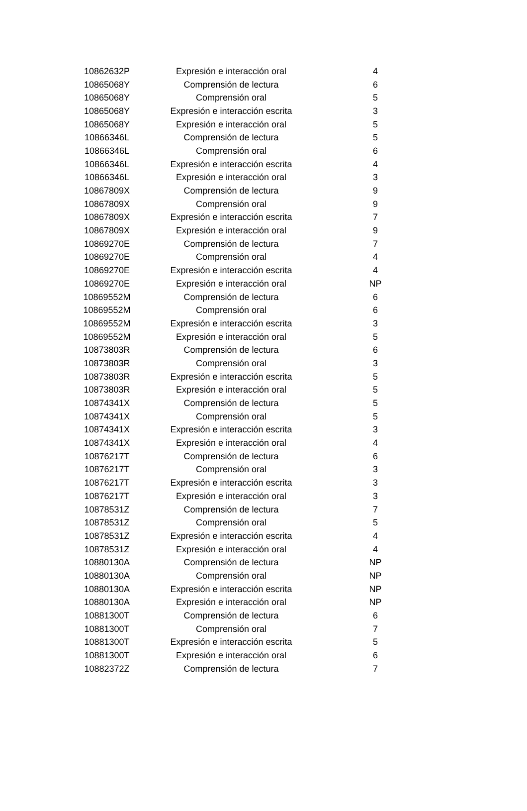| 10862632P | Expresión e interacción oral | 4 |
| 10865068Y | Comprensión de lectura | 6 |
| 10865068Y | Comprensión oral | 5 |
| 10865068Y | Expresión e interacción escrita | 3 |
| 10865068Y | Expresión e interacción oral | 5 |
| 10866346L | Comprensión de lectura | 5 |
| 10866346L | Comprensión oral | 6 |
| 10866346L | Expresión e interacción escrita | 4 |
| 10866346L | Expresión e interacción oral | 3 |
| 10867809X | Comprensión de lectura | 9 |
| 10867809X | Comprensión oral | 9 |
| 10867809X | Expresión e interacción escrita | 7 |
| 10867809X | Expresión e interacción oral | 9 |
| 10869270E | Comprensión de lectura | 7 |
| 10869270E | Comprensión oral | 4 |
| 10869270E | Expresión e interacción escrita | 4 |
| 10869270E | Expresión e interacción oral | NP |
| 10869552M | Comprensión de lectura | 6 |
| 10869552M | Comprensión oral | 6 |
| 10869552M | Expresión e interacción escrita | 3 |
| 10869552M | Expresión e interacción oral | 5 |
| 10873803R | Comprensión de lectura | 6 |
| 10873803R | Comprensión oral | 3 |
| 10873803R | Expresión e interacción escrita | 5 |
| 10873803R | Expresión e interacción oral | 5 |
| 10874341X | Comprensión de lectura | 5 |
| 10874341X | Comprensión oral | 5 |
| 10874341X | Expresión e interacción escrita | 3 |
| 10874341X | Expresión e interacción oral | 4 |
| 10876217T | Comprensión de lectura | 6 |
| 10876217T | Comprensión oral | 3 |
| 10876217T | Expresión e interacción escrita | 3 |
| 10876217T | Expresión e interacción oral | 3 |
| 10878531Z | Comprensión de lectura | 7 |
| 10878531Z | Comprensión oral | 5 |
| 10878531Z | Expresión e interacción escrita | 4 |
| 10878531Z | Expresión e interacción oral | 4 |
| 10880130A | Comprensión de lectura | NP |
| 10880130A | Comprensión oral | NP |
| 10880130A | Expresión e interacción escrita | NP |
| 10880130A | Expresión e interacción oral | NP |
| 10881300T | Comprensión de lectura | 6 |
| 10881300T | Comprensión oral | 7 |
| 10881300T | Expresión e interacción escrita | 5 |
| 10881300T | Expresión e interacción oral | 6 |
| 10882372Z | Comprensión de lectura | 7 |